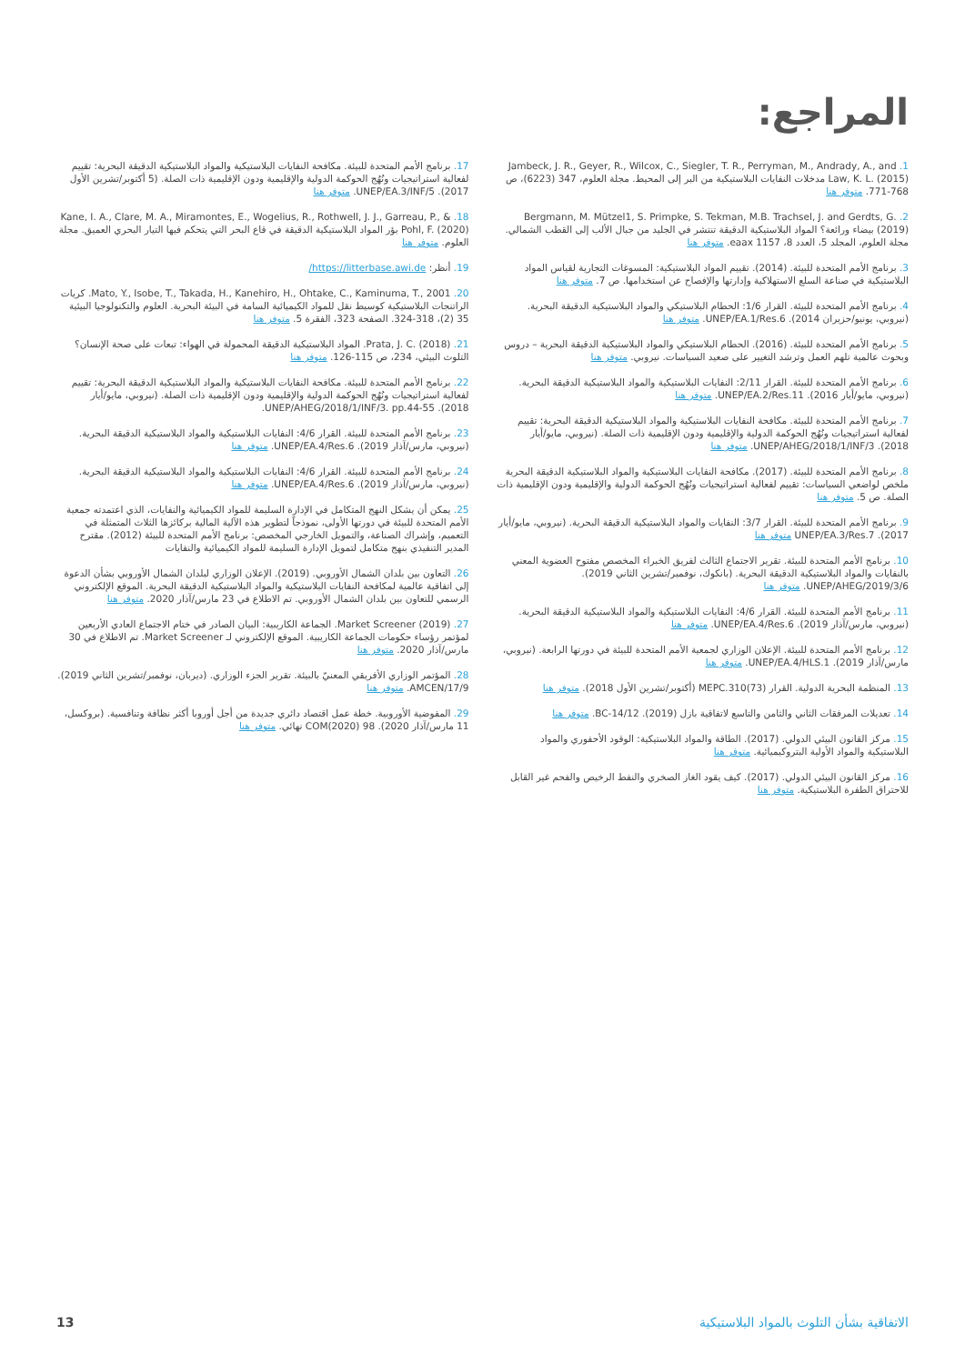المراجع:
1. Jambeck, J. R., Geyer, R., Wilcox, C., Siegler, T. R., Perryman, M., Andrady, A., and Law, K. L. (2015) مدخلات النفايات البلاستيكية من البر إلى المحيط. مجلة العلوم، 347 (6223)، ص 768-771. متوفر هنا
2. Bergmann, M. Mützel1, S. Primpke, S. Tekman, M.B. Trachsel, J. and Gerdts, G. (2019) بيضاء ورائعة؟ المواد البلاستيكية الدقيقة تنتشر في الجليد من جبال الألب إلى القطب الشمالي. مجلة العلوم، المجلد 5، العدد 8، eaax 1157. متوفر هنا
3. برنامج الأمم المتحدة للبيئة. (2014). تقييم المواد البلاستيكية: المسوغات التجارية لقياس المواد البلاستيكية في صناعة السلع الاستهلاكية وإدارتها والإفصاح عن استخدامها. ص 7. متوفر هنا
4. برنامج الأمم المتحدة للبيئة. القرار 1/6: الحطام البلاستيكي والمواد البلاستيكية الدقيقة البحرية. (نيروبي، يونيو/حزيران 2014). UNEP/EA.1/Res.6. متوفر هنا
5. برنامج الأمم المتحدة للبيئة. (2016). الحطام البلاستيكي والمواد البلاستيكية الدقيقة البحرية – دروس وبحوث عالمية تلهم العمل وترشد التغيير على صعيد السياسات. نيروبي. متوفر هنا
6. برنامج الأمم المتحدة للبيئة. القرار 2/11: النفايات البلاستيكية والمواد البلاستيكية الدقيقة البحرية. (نيروبي، مايو/أيار 2016). UNEP/EA.2/Res.11. متوفر هنا
7. برنامج الأمم المتحدة للبيئة. مكافحة النفايات البلاستيكية والمواد البلاستيكية الدقيقة البحرية: تقييم لفعالية استراتيجيات ونُهُج الحوكمة الدولية والإقليمية ودون الإقليمية ذات الصلة. (نيروبي، مايو/أيار 2018). UNEP/AHEG/2018/1/INF/3. متوفر هنا
8. برنامج الأمم المتحدة للبيئة. (2017). مكافحة النفايات البلاستيكية والمواد البلاستيكية الدقيقة البحرية ملخص لواضعي السياسات: تقييم لفعالية استراتيجيات ونُهُج الحوكمة الدولية والإقليمية ودون الإقليمية ذات الصلة. ص 5. متوفر هنا
9. برنامج الأمم المتحدة للبيئة. القرار 3/7: النفايات والمواد البلاستيكية الدقيقة البحرية. (نيروبي، مايو/أيار 2017). UNEP/EA.3/Res.7 متوفر هنا
10. برنامج الأمم المتحدة للبيئة. تقرير الاجتماع الثالث لفريق الخبراء المخصص مفتوح العضوية المعني بالنفايات والمواد البلاستيكية الدقيقة البحرية. (بانكوك، نوفمبر/تشرين الثاني 2019). UNEP/AHEG/2019/3/6. متوفر هنا
11. برنامج الأمم المتحدة للبيئة. القرار 4/6: النفايات البلاستيكية والمواد البلاستيكية الدقيقة البحرية. (نيروبي، مارس/آذار 2019). UNEP/EA.4/Res.6. متوفر هنا
12. برنامج الأمم المتحدة للبيئة. الإعلان الوزاري لجمعية الأمم المتحدة للبيئة في دورتها الرابعة. (نيروبي، مارس/آذار 2019). UNEP/EA.4/HLS.1. متوفر هنا
13. المنظمة البحرية الدولية. القرار MEPC.310(73) (أكتوبر/تشرين الأول 2018). متوفر هنا
14. تعديلات المرفقات الثاني والثامن والتاسع لاتفاقية بازل (2019). BC-14/12. متوفر هنا
15. مركز القانون البيئي الدولي. (2017). الطاقة والمواد البلاستيكية: الوقود الأحفوري والمواد البلاستيكية والمواد الأولية البتروكيميائية. متوفر هنا
16. مركز القانون البيئي الدولي. (2017). كيف يقود الغاز الصخري والنفط الرخيص والفحم غير القابل للاحتراق الطفرة البلاستيكية. متوفر هنا
17. برنامج الأمم المتحدة للبيئة. مكافحة النفايات البلاستيكية والمواد البلاستيكية الدقيقة البحرية: تقييم لفعالية استراتيجيات ونُهُج الحوكمة الدولية والإقليمية ودون الإقليمية ذات الصلة. (5 أكتوبر/تشرين الأول 2017). UNEP/EA.3/INF/5. متوفر هنا
18. Kane, I. A., Clare, M. A., Miramontes, E., Wogelius, R., Rothwell, J. J., Garreau, P., & Pohl, F. (2020) بؤر المواد البلاستيكية الدقيقة في قاع البحر التي يتحكم فيها التيار البحري العميق. مجلة العلوم. متوفر هنا
19. أنظر: https://litterbase.awi.de/
20. Mato, Y., Isobe, T., Takada, H., Kanehiro, H., Ohtake, C., Kaminuma, T., 2001. كريات الراتنجات البلاستيكية كوسيط نقل للمواد الكيميائية السامة في البيئة البحرية. العلوم والتكنولوجيا البيئية 35 (2)، 318-324. الصفحة 323، الفقرة 5. متوفر هنا
21. Prata, J. C. (2018). المواد البلاستيكية الدقيقة المحمولة في الهواء: تبعات على صحة الإنسان؟ التلوث البيئي، 234، ص 115-126. متوفر هنا
22. برنامج الأمم المتحدة للبيئة. مكافحة النفايات البلاستيكية والمواد البلاستيكية الدقيقة البحرية: تقييم لفعالية استراتيجيات ونُهُج الحوكمة الدولية والإقليمية ودون الإقليمية ذات الصلة. (نيروبي، مايو/أيار 2018). UNEP/AHEG/2018/1/INF/3. pp.44-55.
23. برنامج الأمم المتحدة للبيئة. القرار 4/6: النفايات البلاستيكية والمواد البلاستيكية الدقيقة البحرية. (نيروبي، مارس/آذار 2019). UNEP/EA.4/Res.6. متوفر هنا
24. برنامج الأمم المتحدة للبيئة. القرار 4/6: النفايات البلاستيكية والمواد البلاستيكية الدقيقة البحرية. (نيروبي، مارس/آذار 2019). UNEP/EA.4/Res.6. متوفر هنا
25. يمكن أن يشكل النهج المتكامل في الإدارة السليمة للمواد الكيميائية والنفايات، الذي اعتمدته جمعية الأمم المتحدة للبيئة في دورتها الأولى، نموذجاً لتطوير هذه الآلية المالية بركائزها الثلاث المتمثلة في التعميم، وإشراك الصناعة، والتمويل الخارجي المخصص: برنامج الأمم المتحدة للبيئة (2012). مقترح المدير التنفيذي بنهج متكامل لتمويل الإدارة السليمة للمواد الكيميائية والنفايات
26. التعاون بين بلدان الشمال الأوروبي. (2019). الإعلان الوزاري لبلدان الشمال الأوروبي بشأن الدعوة إلى اتفاقية عالمية لمكافحة النفايات البلاستيكية والمواد البلاستيكية الدقيقة البحرية. الموقع الإلكتروني الرسمي للتعاون بين بلدان الشمال الأوروبي. تم الاطلاع في 23 مارس/آذار 2020. متوفر هنا
27. Market Screener (2019). الجماعة الكاريبية: البيان الصادر في ختام الاجتماع العادي الأربعين لمؤتمر رؤساء حكومات الجماعة الكاريبية. الموقع الإلكتروني لـ Market Screener. تم الاطلاع في 30 مارس/آذار 2020. متوفر هنا
28. المؤتمر الوزاري الأفريقي المعنيّ بالبيئة. تقرير الجزء الوزاري. (ديربان، نوفمبر/تشرين الثاني 2019). AMCEN/17/9. متوفر هنا
29. المفوضية الأوروبية. خطة عمل اقتصاد دائري جديدة من أجل أوروبا أكثر نظافة وتنافسية. (بروكسل، 11 مارس/آذار 2020). COM(2020) 98 نهائي. متوفر هنا
الاتفاقية بشأن التلوث بالمواد البلاستيكية 13